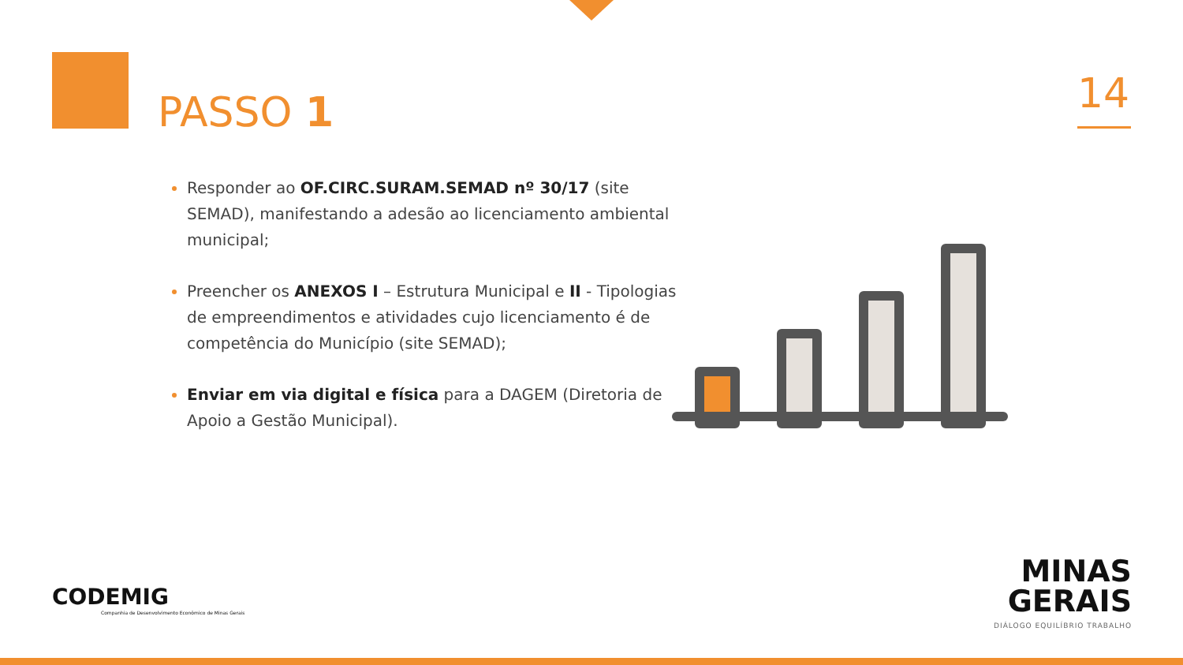PASSO 1 14
Responder ao OF.CIRC.SURAM.SEMAD nº 30/17 (site SEMAD), manifestando a adesão ao licenciamento ambiental municipal;
Preencher os ANEXOS I – Estrutura Municipal e II - Tipologias de empreendimentos e atividades cujo licenciamento é de competência do Município (site SEMAD);
Enviar em via digital e física para a DAGEM (Diretoria de Apoio a Gestão Municipal).
CODEMIG
Companhia de Desenvolvimento Econômico de Minas Gerais
MINAS
GERAIS
DIÁLOGO EQUILÍBRIO TRABALHO